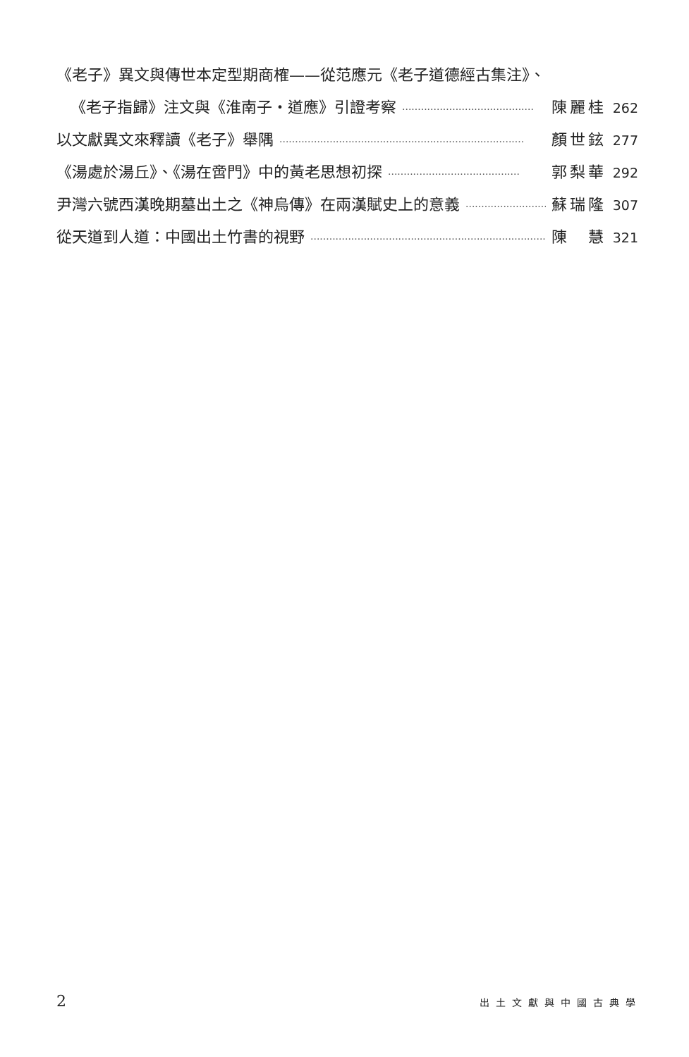《老子》異文與傳世本定型期商榷——從范應元《老子道德經古集注》、
《老子指歸》注文與《淮南子・道應》引證考察 ·········································· 陳麗桂 262
以文獻異文來釋讀《老子》舉隅 ·············································································· 顏世鉉 277
《湯處於湯丘》、《湯在啻門》中的黃老思想初探 ·········································· 郭梨華 292
尹灣六號西漢晚期墓出土之《神烏傳》在兩漢賦史上的意義 ···························· 蘇瑞隆 307
從天道到人道：中國出土竹書的視野 ·············································································· 陳　慧 321
2 出土文獻與中國古典學